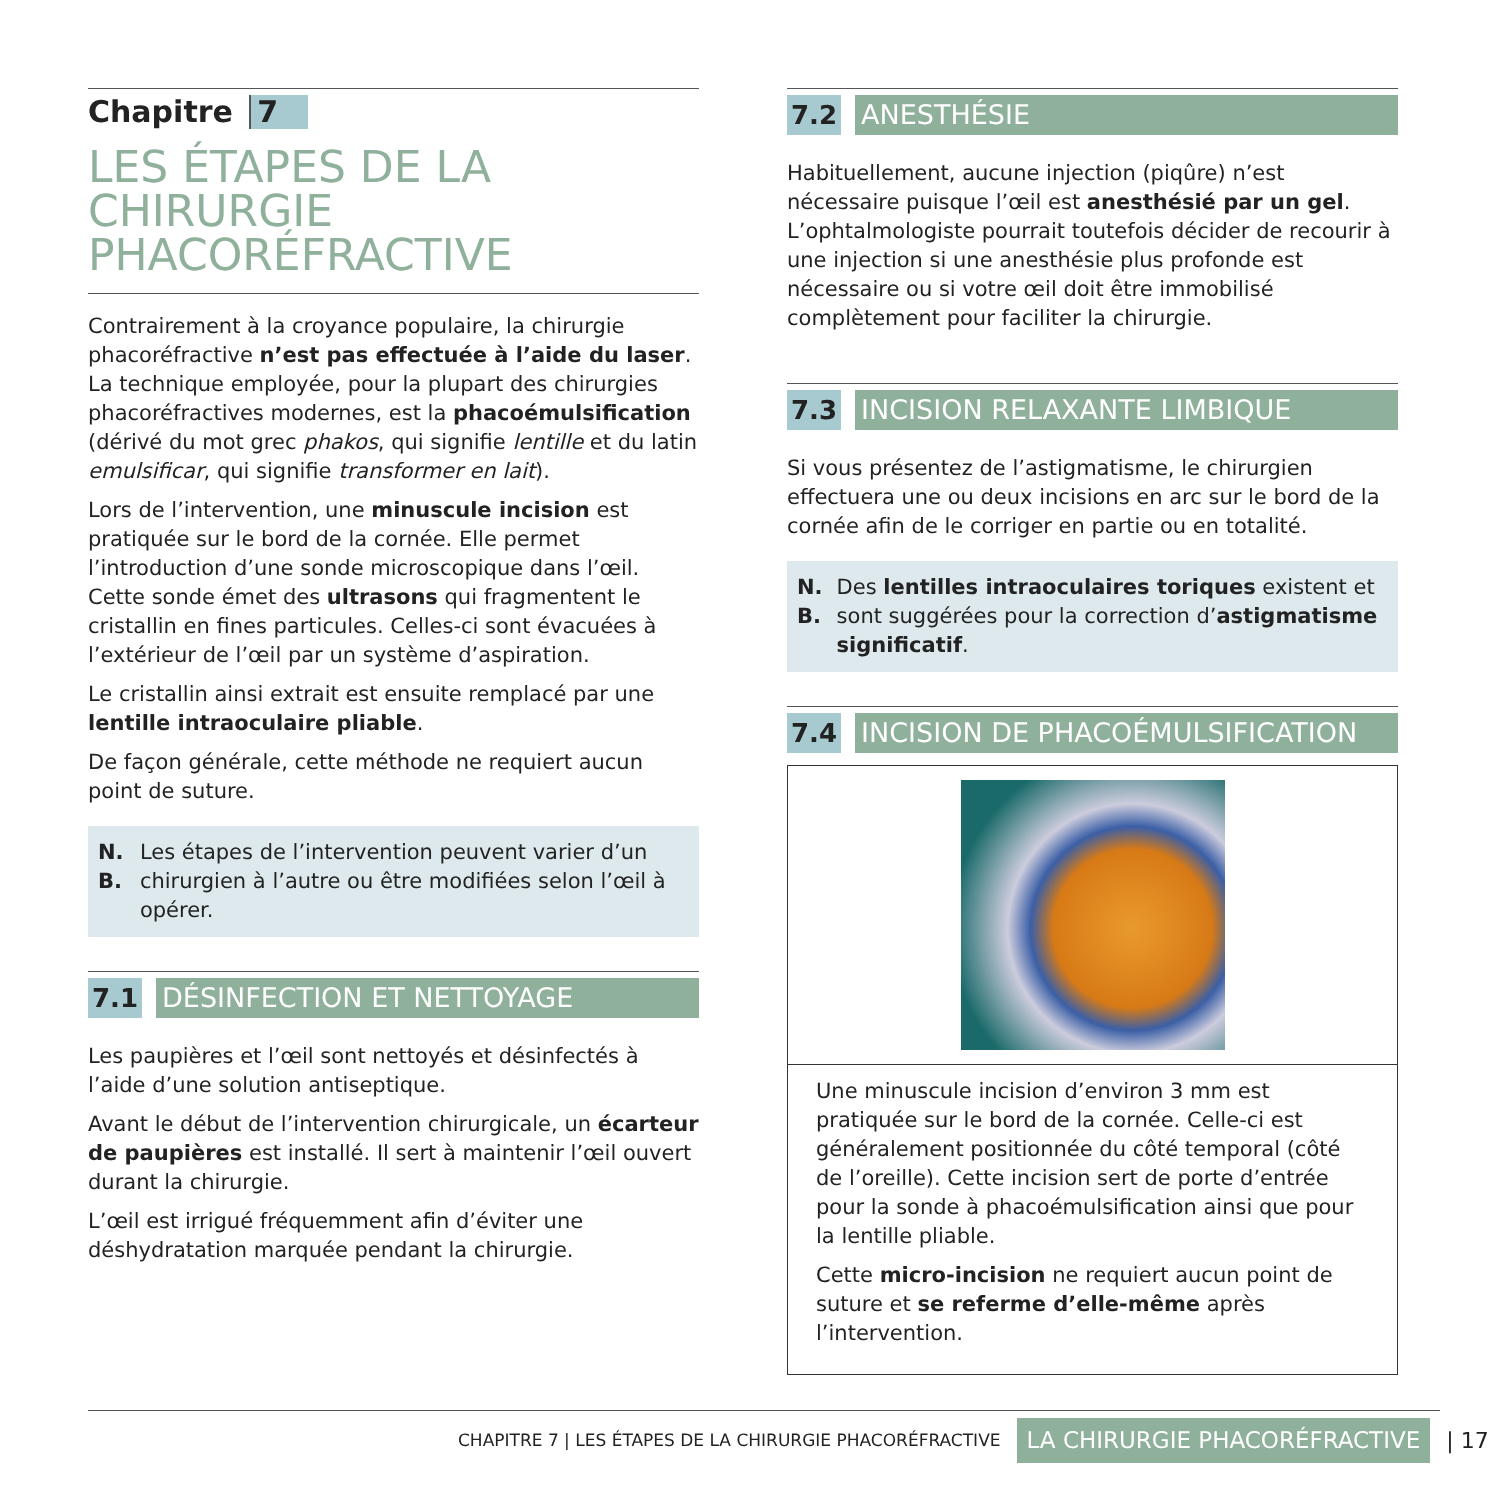Chapitre 7
LES ÉTAPES DE LA CHIRURGIE PHACORÉFRACTIVE
Contrairement à la croyance populaire, la chirurgie phacoréfractive n’est pas effectuée à l’aide du laser. La technique employée, pour la plupart des chirurgies phacoréfractives modernes, est la phacoémulsification (dérivé du mot grec phakos, qui signifie lentille et du latin emulsificar, qui signifie transformer en lait).
Lors de l’intervention, une minuscule incision est pratiquée sur le bord de la cornée. Elle permet l’introduction d’une sonde microscopique dans l’œil. Cette sonde émet des ultrasons qui fragmentent le cristallin en fines particules. Celles-ci sont évacuées à l’extérieur de l’œil par un système d’aspiration.
Le cristallin ainsi extrait est ensuite remplacé par une lentille intraoculaire pliable.
De façon générale, cette méthode ne requiert aucun point de suture.
N. B. Les étapes de l’intervention peuvent varier d’un chirurgien à l’autre ou être modifiées selon l’œil à opérer.
7.1 DÉSINFECTION ET NETTOYAGE
Les paupières et l’œil sont nettoyés et désinfectés à l’aide d’une solution antiseptique.
Avant le début de l’intervention chirurgicale, un écarteur de paupières est installé. Il sert à maintenir l’œil ouvert durant la chirurgie.
L’œil est irrigué fréquemment afin d’éviter une déshydratation marquée pendant la chirurgie.
7.2 ANESTHÉSIE
Habituellement, aucune injection (piqûre) n’est nécessaire puisque l’œil est anesthésié par un gel. L’ophtalmologiste pourrait toutefois décider de recourir à une injection si une anesthésie plus profonde est nécessaire ou si votre œil doit être immobilisé complètement pour faciliter la chirurgie.
7.3 INCISION RELAXANTE LIMBIQUE
Si vous présentez de l’astigmatisme, le chirurgien effectuera une ou deux incisions en arc sur le bord de la cornée afin de le corriger en partie ou en totalité.
N. B. Des lentilles intraoculaires toriques existent et sont suggérées pour la correction d’astigmatisme significatif.
7.4 INCISION DE PHACOÉMULSIFICATION
Une minuscule incision d’environ 3 mm est pratiquée sur le bord de la cornée. Celle-ci est généralement positionnée du côté temporal (côté de l’oreille). Cette incision sert de porte d’entrée pour la sonde à phacoémulsification ainsi que pour la lentille pliable.
Cette micro-incision ne requiert aucun point de suture et se referme d’elle-même après l’intervention.
CHAPITRE 7 | LES ÉTAPES DE LA CHIRURGIE PHACORÉFRACTIVE LA CHIRURGIE PHACORÉFRACTIVE | 17